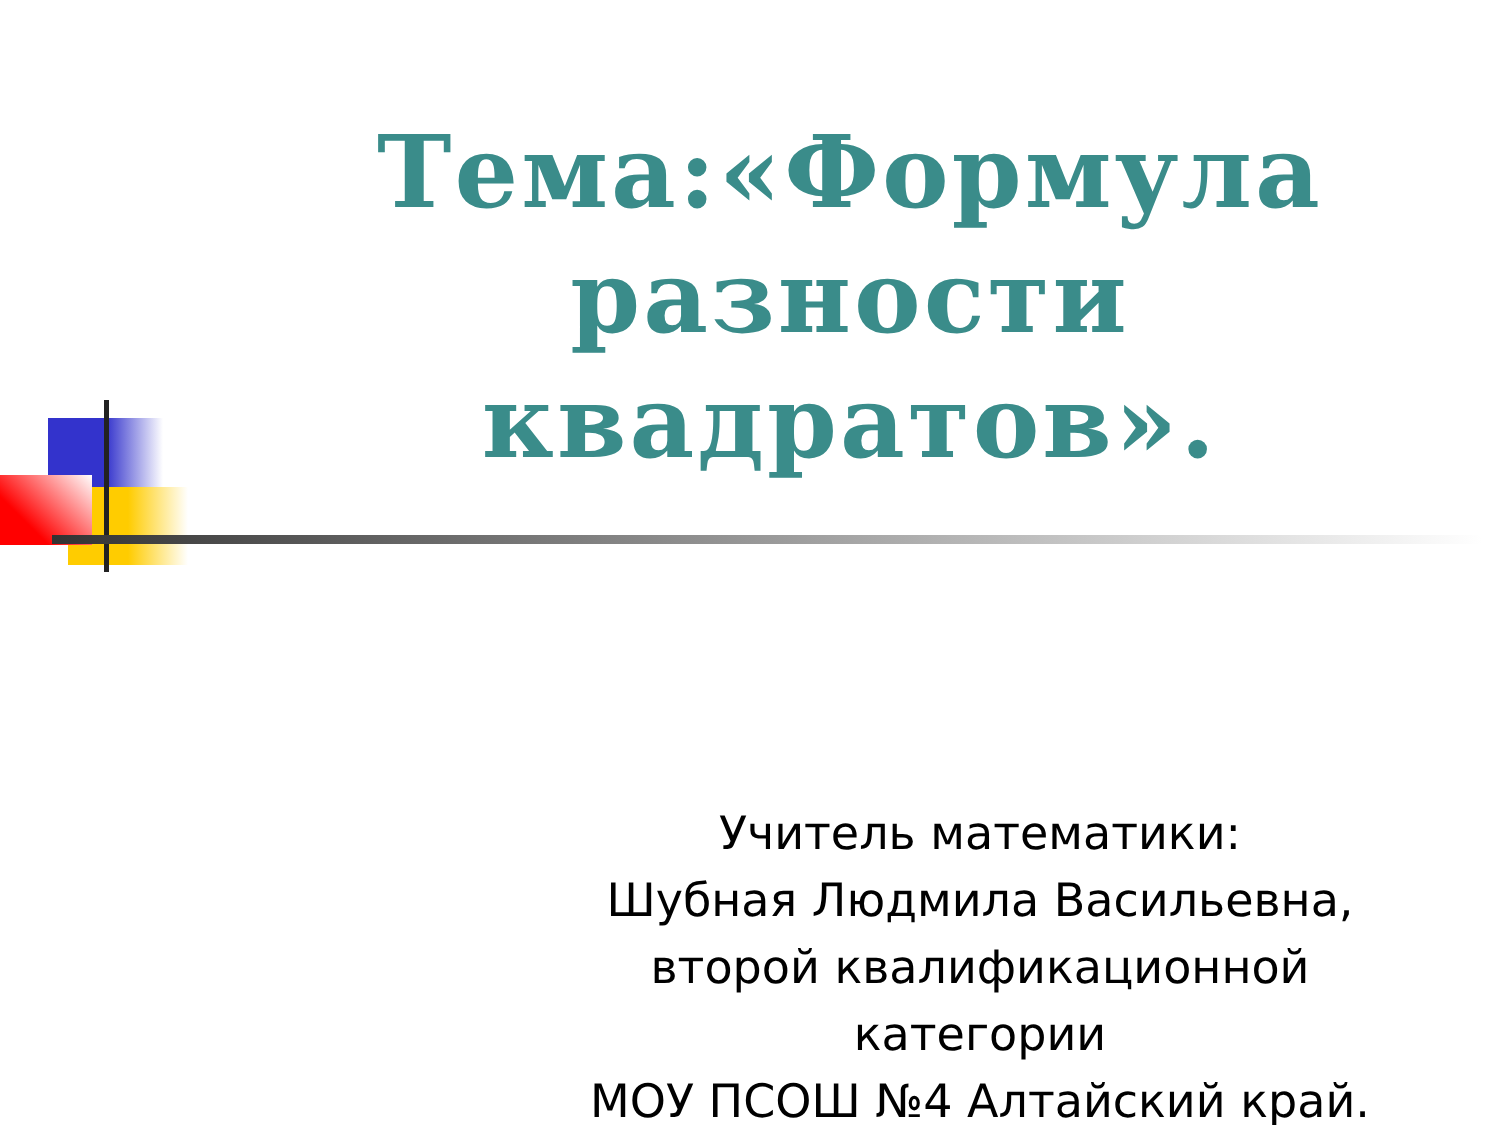Тема:«Формула
разности
квадратов».
Учитель математики:
Шубная Людмила Васильевна,
второй квалификационной категории
МОУ ПСОШ №4 Алтайский край.